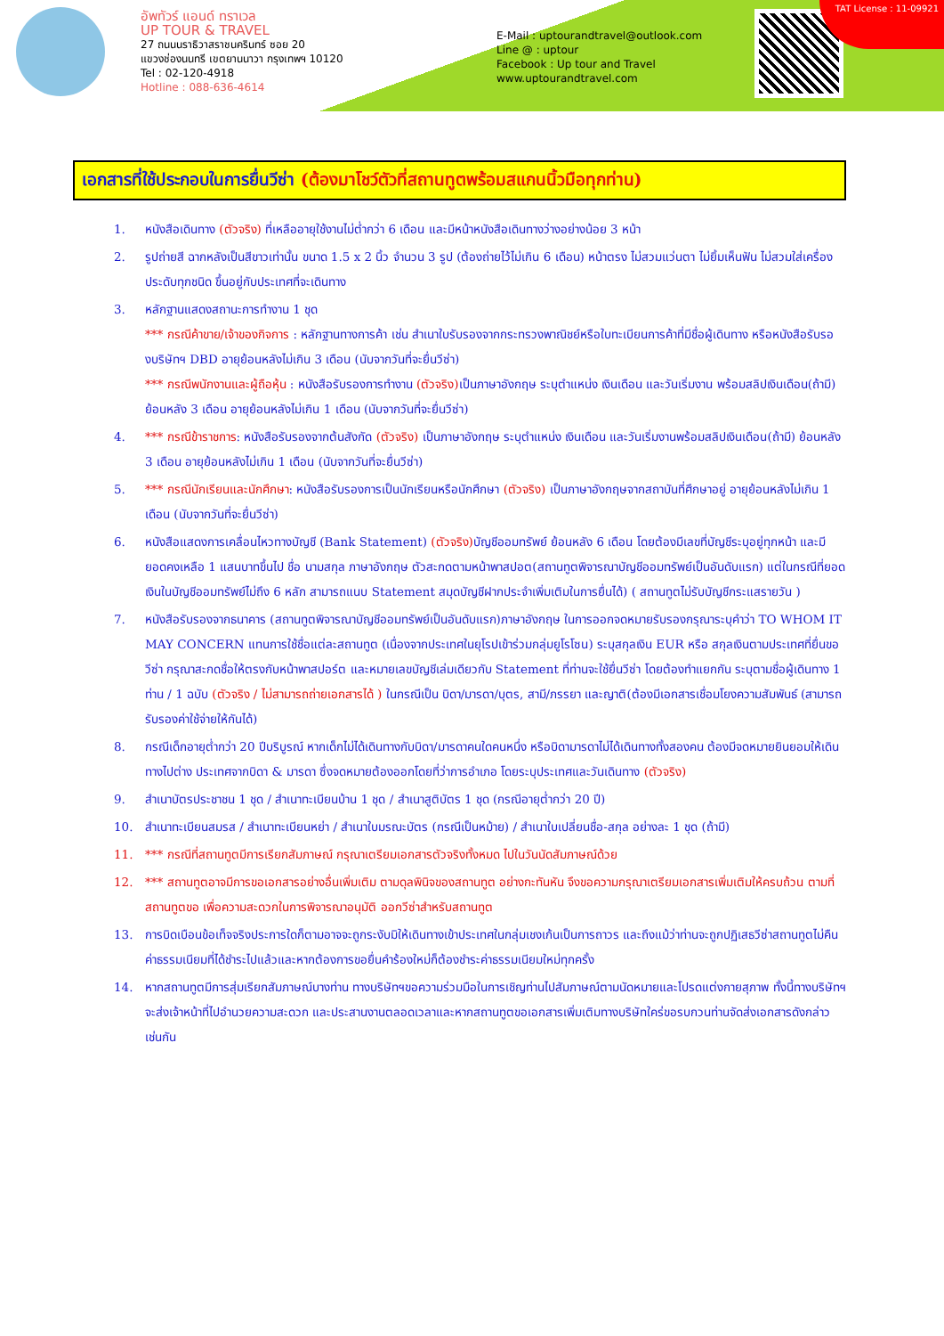อัพทัวร์ แอนด์ ทราเวล
UP TOUR & TRAVEL
27 ถนนนราธิวาสราชนครินทร์ ซอย 20
แขวงช่องนนทรี เขตยานนาวา กรุงเทพฯ 10120
Tel : 02-120-4918
Hotline : 088-636-4614
E-Mail : uptourandtravel@outlook.com
Line @ : uptour
Facebook : Up tour and Travel
www.uptourandtravel.com
TAT License : 11-09921
เอกสารที่ใช้ประกอบในการยื่นวีซ่า (ต้องมาโชว์ตัวที่สถานทูตพร้อมสแกนนิ้วมือทุกท่าน)
1. หนังสือเดินทาง (ตัวจริง) ที่เหลืออายุใช้งานไม่ต่ำกว่า 6 เดือน และมีหน้าหนังสือเดินทางว่างอย่างน้อย 3 หน้า
2. รูปถ่ายสี ฉากหลังเป็นสีขาวเท่านั้น ขนาด 1.5 x 2 นิ้ว จำนวน 3 รูป (ต้องถ่ายไว้ไม่เกิน 6 เดือน) หน้าตรง ไม่สวมแว่นตา ไม่ยิ้มเห็นฟัน ไม่สวมใส่เครื่องประดับทุกชนิด ขึ้นอยู่กับประเทศที่จะเดินทาง
3. หลักฐานแสดงสถานะการทำงาน 1 ชุด
*** กรณีค้าขาย/เจ้าของกิจการ : หลักฐานทางการค้า เช่น สำเนาใบรับรองจากกระทรวงพาณิชย์หรือใบทะเบียนการค้าที่มีชื่อผู้เดินทาง หรือหนังสือรับรองบริษัทฯ DBD อายุย้อนหลังไม่เกิน 3 เดือน (นับจากวันที่จะยื่นวีซ่า)
*** กรณีพนักงานและผู้ถือหุ้น : หนังสือรับรองการทำงาน (ตัวจริง) เป็นภาษาอังกฤษ ระบุตำแหน่ง เงินเดือน และวันเริ่มงาน พร้อมสลิปเงินเดือน(ถ้ามี) ย้อนหลัง 3 เดือน อายุย้อนหลังไม่เกิน 1 เดือน (นับจากวันที่จะยื่นวีซ่า)
4. *** กรณีข้าราชการ: หนังสือรับรองจากต้นสังกัด (ตัวจริง) เป็นภาษาอังกฤษ ระบุตำแหน่ง เงินเดือน และวันเริ่มงานพร้อมสลิปเงินเดือน(ถ้ามี) ย้อนหลัง 3 เดือน อายุย้อนหลังไม่เกิน 1 เดือน (นับจากวันที่จะยื่นวีซ่า)
5. *** กรณีนักเรียนและนักศึกษา: หนังสือรับรองการเป็นนักเรียนหรือนักศึกษา (ตัวจริง) เป็นภาษาอังกฤษจากสถาบันที่ศึกษาอยู่ อายุย้อนหลังไม่เกิน 1 เดือน (นับจากวันที่จะยื่นวีซ่า)
6. หนังสือแสดงการเคลื่อนไหวทางบัญชี (Bank Statement) (ตัวจริง) บัญชีออมทรัพย์ ย้อนหลัง 6 เดือน โดยต้องมีเลขที่บัญชีระบุอยู่ทุกหน้า และมียอดคงเหลือ 1 แสนบาทขึ้นไป ชื่อ นามสกุล ภาษาอังกฤษ ตัวสะกดตามหน้าพาสปอต(สถานทูตพิจารณาบัญชีออมทรัพย์เป็นอันดับแรก) แต่ในกรณีที่ยอดเงินในบัญชีออมทรัพย์ไม่ถึง 6 หลัก สามารถแนบ Statement สมุดบัญชีฝากประจำเพิ่มเติมในการยื่นได้) ( สถานทูตไม่รับบัญชีกระแสรายวัน )
7. หนังสือรับรองจากธนาคาร (สถานทูตพิจารณาบัญชีออมทรัพย์เป็นอันดับแรก)ภาษาอังกฤษ ในการออกจดหมายรับรองกรุณาระบุคำว่า TO WHOM IT MAY CONCERN แทนการใช้ชื่อแต่ละสถานทูต (เนื่องจากประเทศในยุโรปเข้าร่วมกลุ่มยูโรโซน) ระบุสกุลเงิน EUR หรือ สกุลเงินตามประเทศที่ยื่นขอวีซ่า กรุณาสะกดชื่อให้ตรงกับหน้าพาสปอร์ต และหมายเลขบัญชีเล่มเดียวกับ Statement ที่ท่านจะใช้ยื่นวีซ่า โดยต้องทำแยกกัน ระบุตามชื่อผู้เดินทาง 1 ท่าน / 1 ฉบับ (ตัวจริง / ไม่สามารถถ่ายเอกสารได้ ) ในกรณีเป็น บิดา/มารดา/บุตร, สามี/ภรรยา และญาติ(ต้องมีเอกสารเชื่อมโยงความสัมพันธ์ (สามารถรับรองค่าใช้จ่ายให้กันได้)
8. กรณีเด็กอายุต่ำกว่า 20 ปีบริบูรณ์ หากเด็กไม่ได้เดินทางกับบิดา/มารดาคนใดคนหนึ่ง หรือบิดามารดาไม่ได้เดินทางทั้งสองคน ต้องมีจดหมายยินยอมให้เดินทางไปต่าง ประเทศจากบิดา & มารดา ซึ่งจดหมายต้องออกโดยที่ว่าการอำเภอ โดยระบุประเทศและวันเดินทาง (ตัวจริง)
9. สำเนาบัตรประชาชน 1 ชุด / สำเนาทะเบียนบ้าน 1 ชุด / สำเนาสูติบัตร 1 ชุด (กรณีอายุต่ำกว่า 20 ปี)
10. สำเนาทะเบียนสมรส / สำเนาทะเบียนหย่า / สำเนาใบมรณะบัตร (กรณีเป็นหม้าย) / สำเนาใบเปลี่ยนชื่อ-สกุล อย่างละ 1 ชุด (ถ้ามี)
11. *** กรณีที่สถานทูตมีการเรียกสัมภาษณ์ กรุณาเตรียมเอกสารตัวจริงทั้งหมด ไปในวันนัดสัมภาษณ์ด้วย
12. *** สถานทูตอาจมีการขอเอกสารอย่างอื่นเพิ่มเติม ตามดุลพินิจของสถานทูต อย่างกะทันหัน จึงขอความกรุณาเตรียมเอกสารเพิ่มเติมให้ครบถ้วน ตามที่สถานทูตขอ เพื่อความสะดวกในการพิจารณาอนุมัติ ออกวีซ่าสำหรับสถานทูต
13. การบิดเบือนข้อเท็จจริงประการใดก็ตามอาจจะถูกระงับมิให้เดินทางเข้าประเทศในกลุ่มเชงเก้นเป็นการถาวร และถึงแม้ว่าท่านจะถูกปฏิเสธวีซ่าสถานทูตไม่คืนค่าธรรมเนียมที่ได้ชำระไปแล้วและหากต้องการขอยื่นคำร้องใหม่ก็ต้องชำระค่าธรรมเนียมใหม่ทุกครั้ง
14. หากสถานทูตมีการสุ่มเรียกสัมภาษณ์บางท่าน ทางบริษัทฯขอความร่วมมือในการเชิญท่านไปสัมภาษณ์ตามนัดหมายและโปรดแต่งกายสุภาพ ทั้งนี้ทางบริษัทฯ จะส่งเจ้าหน้าที่ไปอำนวยความสะดวก และประสานงานตลอดเวลาและหากสถานทูตขอเอกสารเพิ่มเติมทางบริษัทใคร่ขอรบกวนท่านจัดส่งเอกสารดังกล่าวเช่นกัน